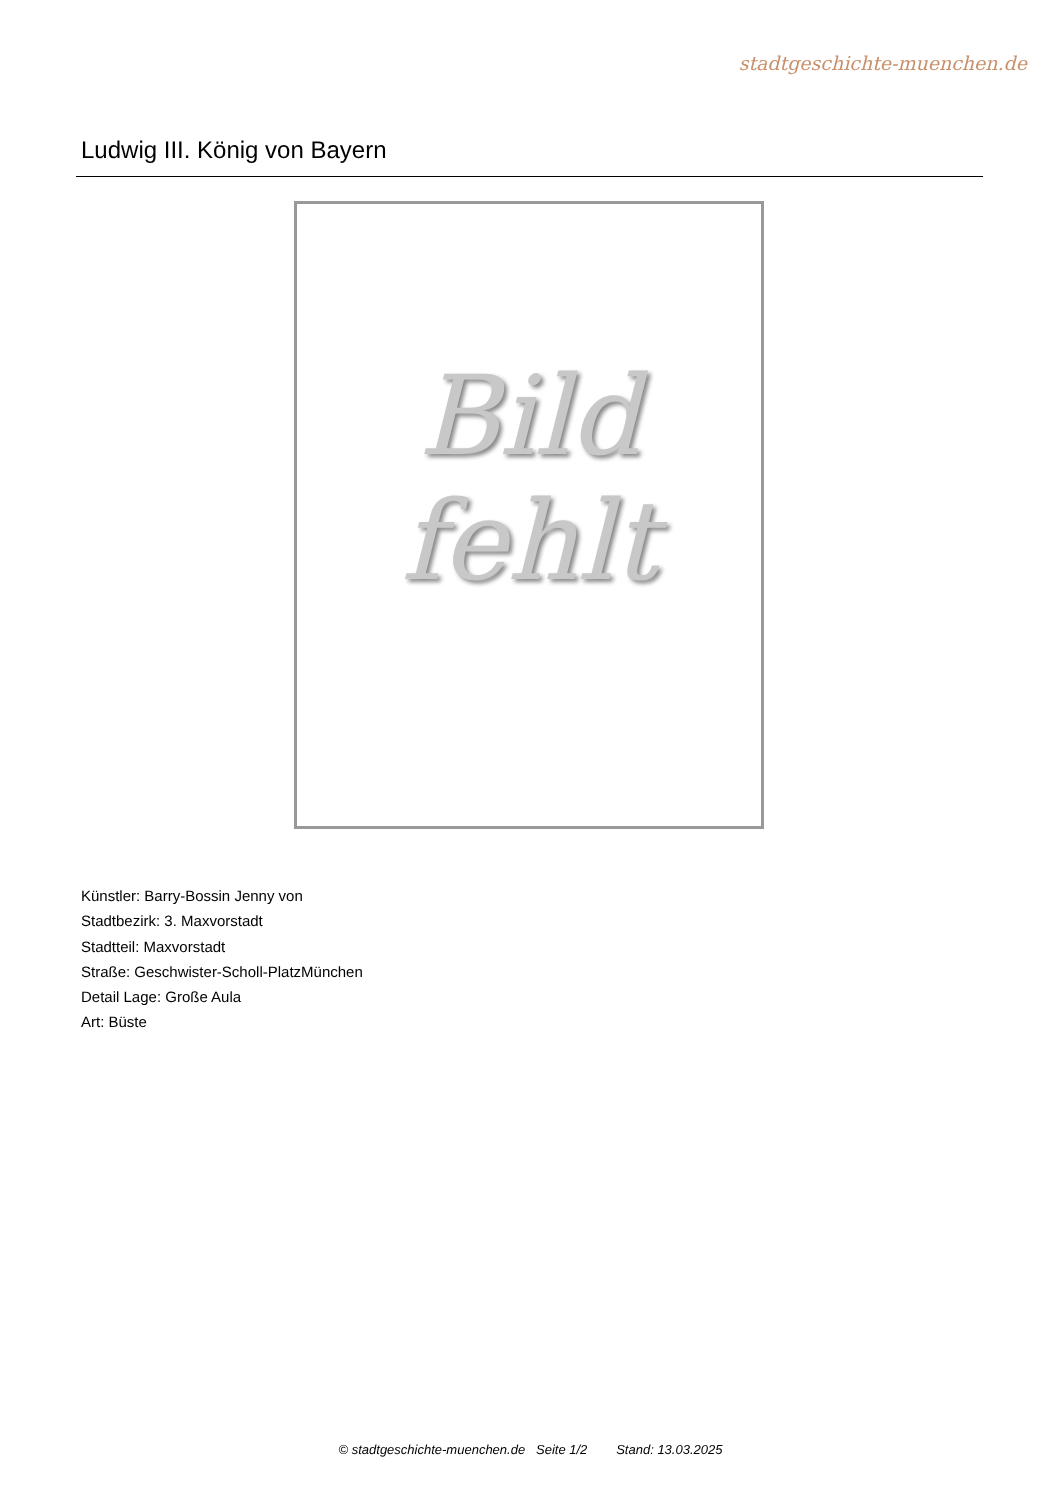stadtgeschichte-muenchen.de
Ludwig III. König von Bayern
Bild
fehlt
Künstler: Barry-Bossin Jenny von
Stadtbezirk: 3. Maxvorstadt
Stadtteil: Maxvorstadt
Straße: Geschwister-Scholl-PlatzMünchen
Detail Lage: Große Aula
Art: Büste
© stadtgeschichte-muenchen.de Seite 1/2 Stand: 13.03.2025